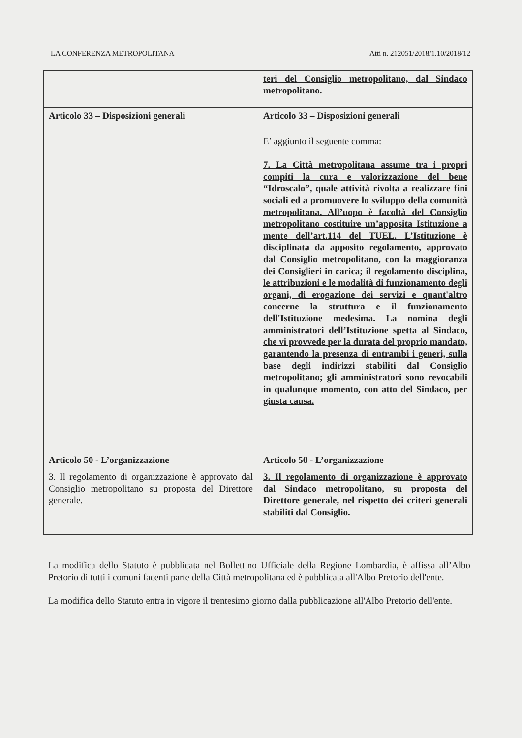LA CONFERENZA METROPOLITANA Atti n. 212051/2018/1.10/2018/12
| | teri del Consiglio metropolitano, dal Sindaco metropolitano. |
| Articolo 33 – Disposizioni generali | Articolo 33 – Disposizioni generali E’ aggiunto il seguente comma: 7. La Città metropolitana assume tra i propri compiti la cura e valorizzazione del bene “Idroscalo”, quale attività rivolta a realizzare fini sociali ed a promuovere lo sviluppo della comunità metropolitana. All’uopo è facoltà del Consiglio metropolitano costituire un’apposita Istituzione a mente dell’art.114 del TUEL. L’Istituzione è disciplinata da apposito regolamento, approvato dal Consiglio metropolitano, con la maggioranza dei Consiglieri in carica; il regolamento disciplina, le attribuzioni e le modalità di funzionamento degli organi, di erogazione dei servizi e quant'altro concerne la struttura e il funzionamento dell'Istituzione medesima. La nomina degli amministratori dell’Istituzione spetta al Sindaco, che vi provvede per la durata del proprio mandato, garantendo la presenza di entrambi i generi, sulla base degli indirizzi stabiliti dal Consiglio metropolitano; gli amministratori sono revocabili in qualunque momento, con atto del Sindaco, per giusta causa. |
| Articolo 50 - L’organizzazione 3. Il regolamento di organizzazione è approvato dal Consiglio metropolitano su proposta del Direttore generale. | Articolo 50 - L’organizzazione 3. Il regolamento di organizzazione è approvato dal Sindaco metropolitano, su proposta del Direttore generale, nel rispetto dei criteri generali stabiliti dal Consiglio. |
La modifica dello Statuto è pubblicata nel Bollettino Ufficiale della Regione Lombardia, è affissa all’Albo Pretorio di tutti i comuni facenti parte della Città metropolitana ed è pubblicata all'Albo Pretorio dell'ente.
La modifica dello Statuto entra in vigore il trentesimo giorno dalla pubblicazione all'Albo Pretorio dell'ente.